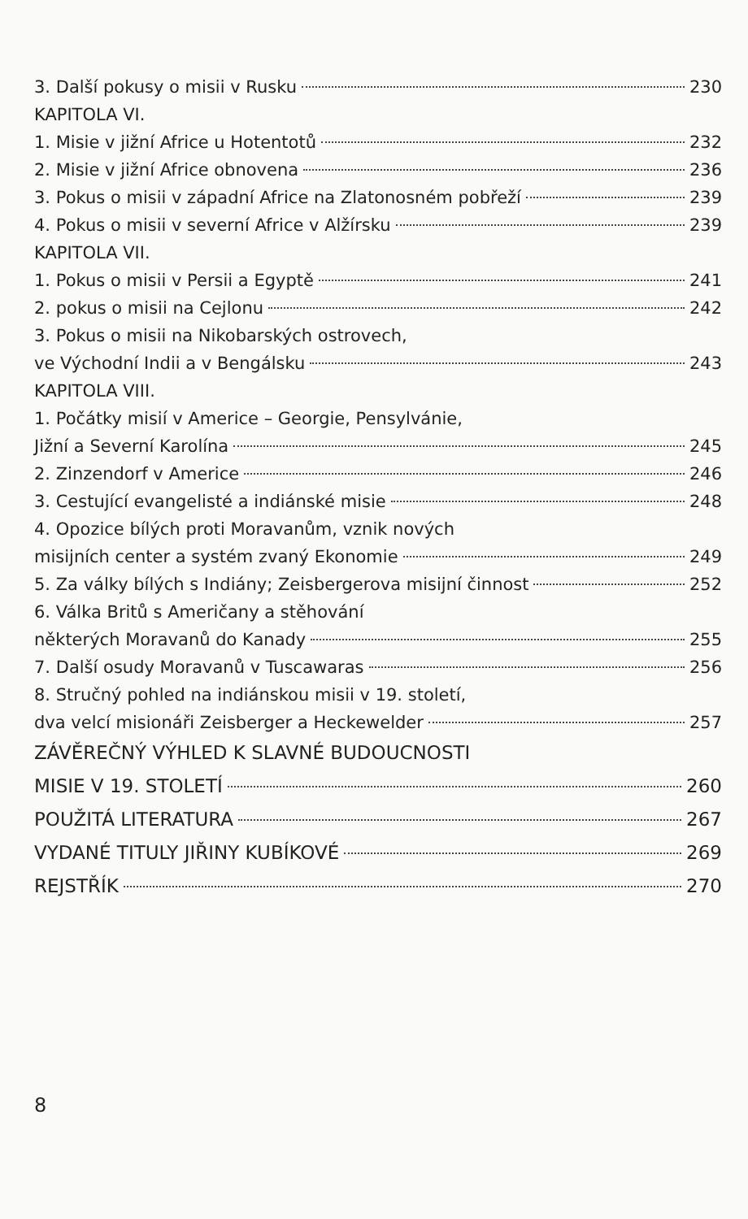3. Další pokusy o misii v Rusku 230
KAPITOLA VI.
1. Misie v jižní Africe u Hotentotů 232
2. Misie v jižní Africe obnovena 236
3. Pokus o misii v západní Africe na Zlatonosném pobřeží 239
4. Pokus o misii v severní Africe v Alžírsku 239
KAPITOLA VII.
1. Pokus o misii v Persii a Egyptě 241
2. pokus o misii na Cejlonu 242
3. Pokus o misii na Nikobarských ostrovech,
ve Východní Indii a v Bengálsku 243
KAPITOLA VIII.
1. Počátky misií v Americe – Georgie, Pensylvánie,
Jižní a Severní Karolína 245
2. Zinzendorf v Americe 246
3. Cestující evangelisté a indiánské misie 248
4. Opozice bílých proti Moravanům, vznik nových
misijních center a systém zvaný Ekonomie 249
5. Za války bílých s Indiány; Zeisbergerova misijní činnost 252
6. Válka Britů s Američany a stěhování
některých Moravanů do Kanady 255
7. Další osudy Moravanů v Tuscawaras 256
8. Stručný pohled na indiánskou misii v 19. století,
dva velcí misionáři Zeisberger a Heckewelder 257
ZÁVĚREČNÝ VÝHLED K SLAVNÉ BUDOUCNOSTI
MISIE V 19. STOLETÍ 260
POUŽITÁ LITERATURA 267
VYDANÉ TITULY JIŘINY KUBÍKOVÉ 269
REJSTŘÍK 270
8